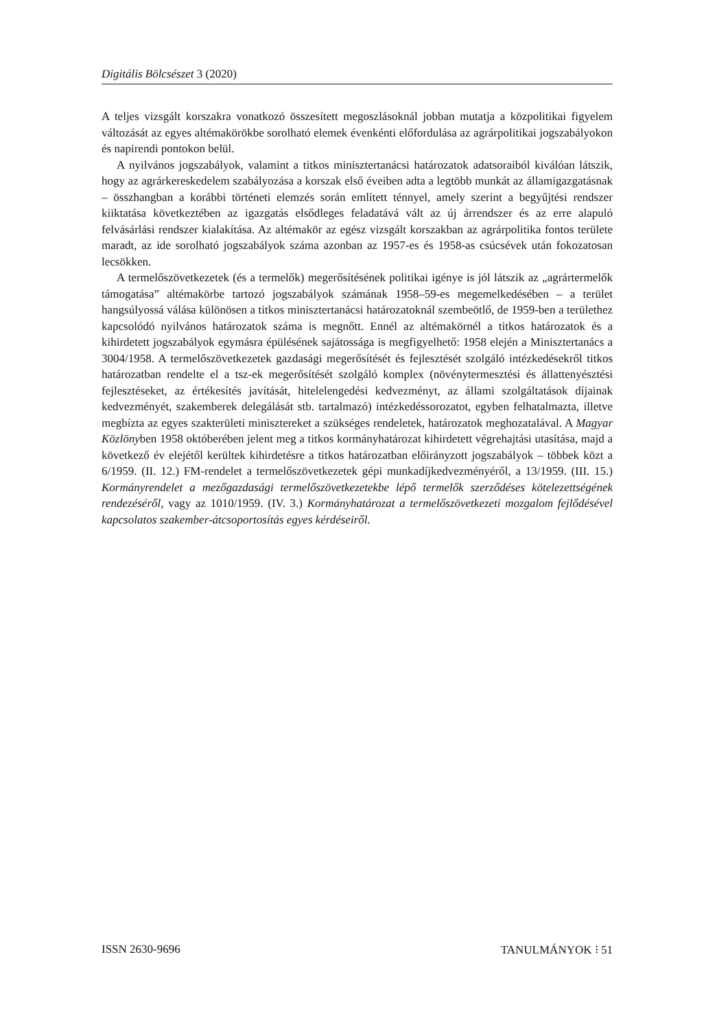Digitális Bölcsészet 3 (2020)
A teljes vizsgált korszakra vonatkozó összesített megoszlásoknál jobban mutatja a közpolitikai figyelem változását az egyes altémakörökbe sorolható elemek évenkénti előfordulása az agrárpolitikai jogszabályokon és napirendi pontokon belül.
A nyilvános jogszabályok, valamint a titkos minisztertanácsi határozatok adatsoraiból kiválóan látszik, hogy az agrárkereskedelem szabályozása a korszak első éveiben adta a legtöbb munkát az államigazgatásnak – összhangban a korábbi történeti elemzés során említett ténnyel, amely szerint a begyűjtési rendszer kiiktatása következtében az igazgatás elsődleges feladatává vált az új árrendszer és az erre alapuló felvásárlási rendszer kialakítása. Az altémakör az egész vizsgált korszakban az agrárpolitika fontos területe maradt, az ide sorolható jogszabályok száma azonban az 1957-es és 1958-as csúcsévek után fokozatosan lecsökken.
A termelőszövetkezetek (és a termelők) megerősítésének politikai igénye is jól látszik az „agrártermelők támogatása” altémakörbe tartozó jogszabályok számának 1958–59-es megemelkedésében – a terület hangsúlyossá válása különösen a titkos minisztertanácsi határozatoknál szembeötlő, de 1959-ben a területhez kapcsolódó nyilvános határozatok száma is megnőtt. Ennél az altémakörnél a titkos határozatok és a kihirdetett jogszabályok egymásra épülésének sajátossága is megfigyelhető: 1958 elején a Minisztertanács a 3004/1958. A termelőszövetkezetek gazdasági megerősítését és fejlesztését szolgáló intézkedésekről titkos határozatban rendelte el a tsz-ek megerősítését szolgáló komplex (növénytermesztési és állattenyésztési fejlesztéseket, az értékesítés javítását, hitelelengedési kedvezményt, az állami szolgáltatások díjainak kedvezményét, szakemberek delegálását stb. tartalmazó) intézkedéssorozatot, egyben felhatalmazta, illetve megbízta az egyes szakterületi minisztereket a szükséges rendeletek, határozatok meghozatalával. A Magyar Közlönyben 1958 októberében jelent meg a titkos kormányhatározat kihirdetett végrehajtási utasítása, majd a következő év elejétől kerültek kihirdetésre a titkos határozatban előirányzott jogszabályok – többek közt a 6/1959. (II. 12.) FM-rendelet a termelőszövetkezetek gépi munkadíjkedvezményéről, a 13/1959. (III. 15.) Kormányrendelet a mezőgazdasági termelőszövetkezetekbe lépő termelők szerződéses kötelezettségének rendezéséről, vagy az 1010/1959. (IV. 3.) Kormányhatározat a termelőszövetkezeti mozgalom fejlődésével kapcsolatos szakember-átcsoportosítás egyes kérdéseiről.
ISSN 2630-9696 TANULMÁNYOK ⁝ 51